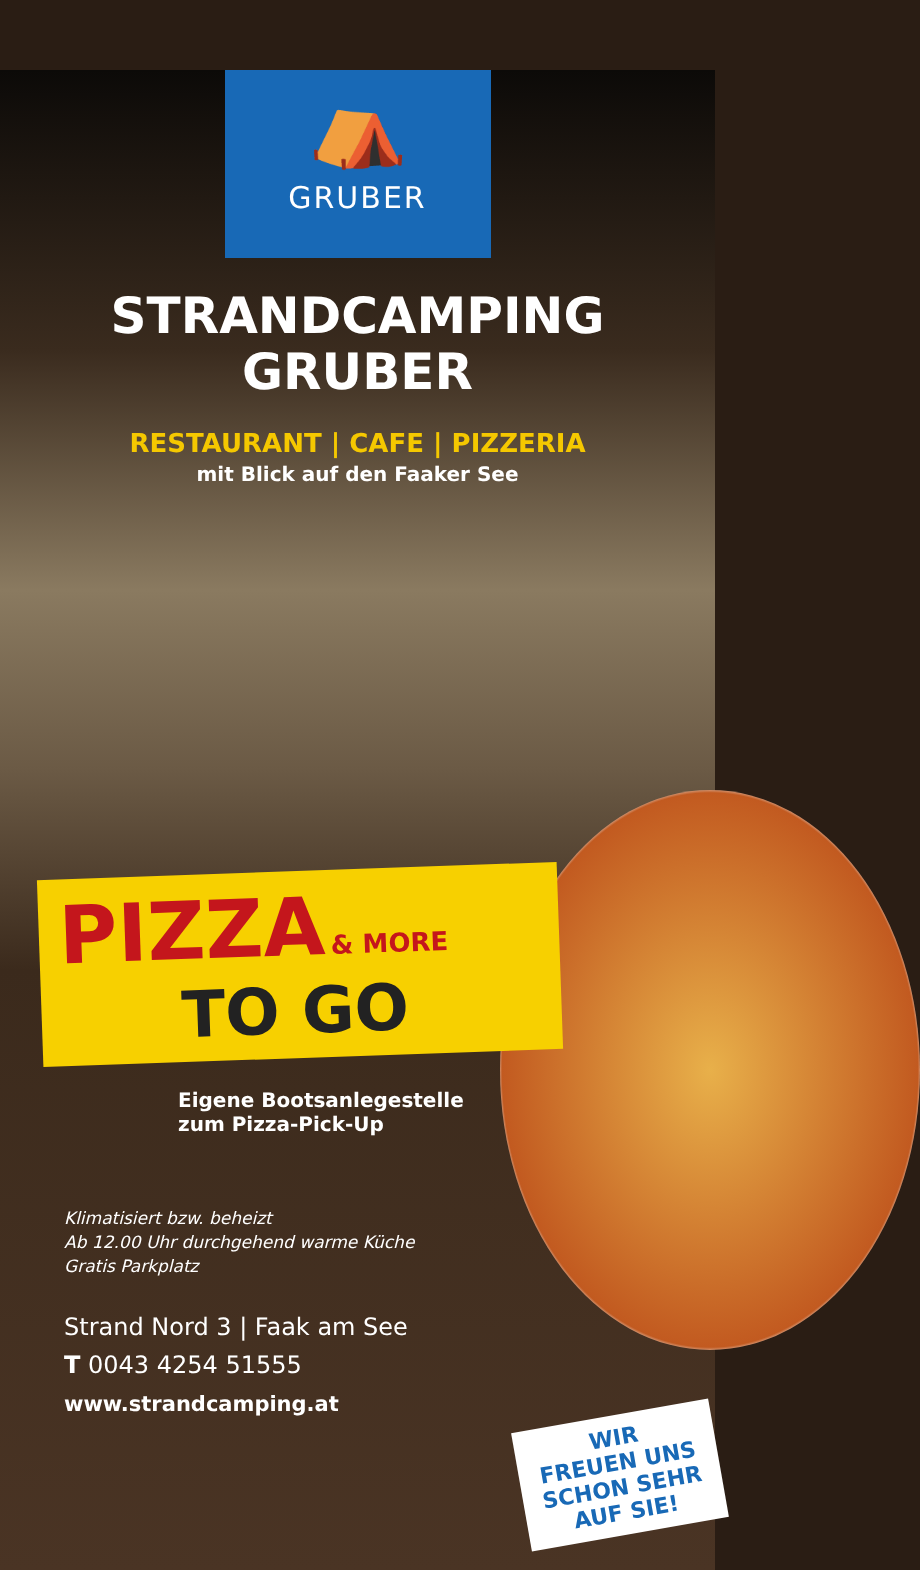⛺
GRUBER
STRANDCAMPING
GRUBER
RESTAURANT | CAFE | PIZZERIA
mit Blick auf den Faaker See
PIZZA & MORE
TO GO
Eigene Bootsanlegestelle
zum Pizza-Pick-Up
Klimatisiert bzw. beheizt
Ab 12.00 Uhr durchgehend warme Küche
Gratis Parkplatz
Strand Nord 3 | Faak am See
T 0043 4254 51555
www.strandcamping.at
WIR
FREUEN UNS
SCHON SEHR
AUF SIE!